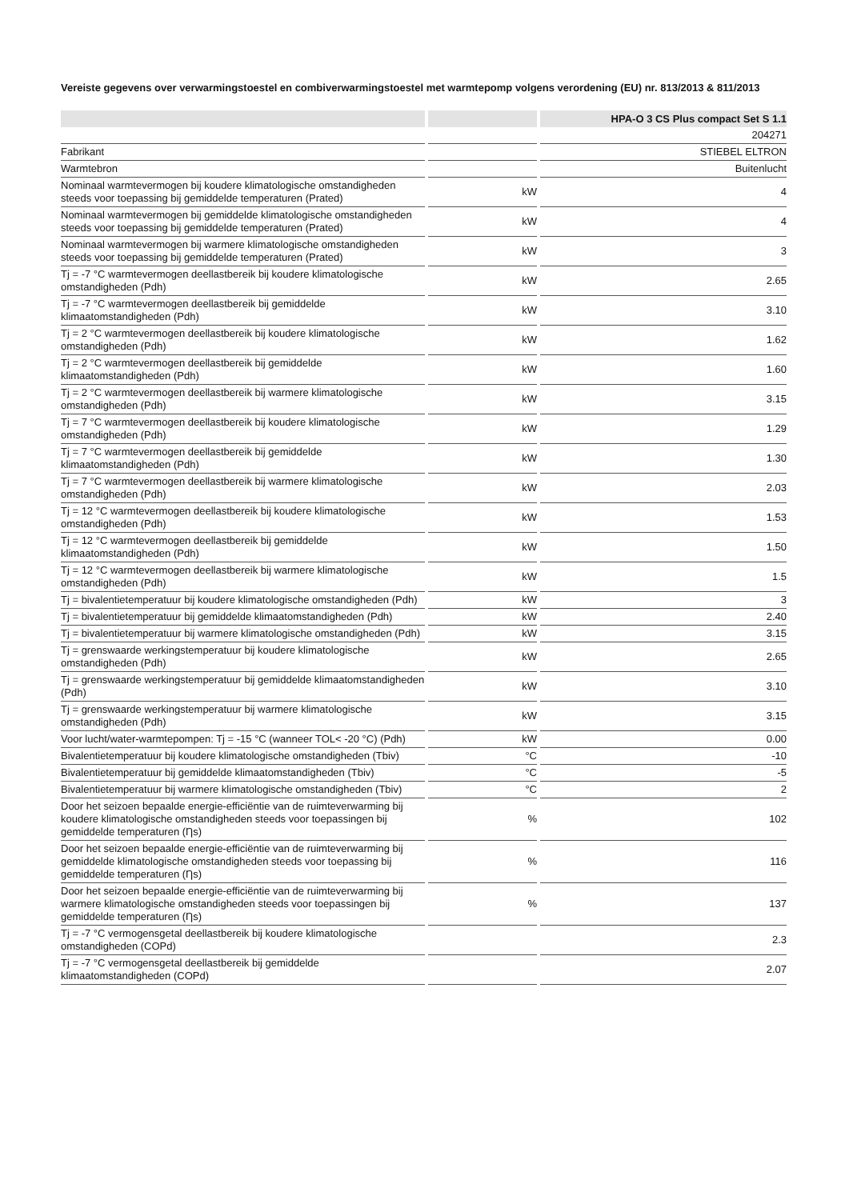Vereiste gegevens over verwarmingstoestel en combiverwarmingstoestel met warmtepomp volgens verordening (EU) nr. 813/2013 & 811/2013
| | | HPA-O 3 CS Plus compact Set S 1.1 |
| --- | --- | --- |
| | | 204271 |
| Fabrikant | | STIEBEL ELTRON |
| Warmtebron | | Buitenlucht |
| Nominaal warmtevermogen bij koudere klimatologische omstandigheden steeds voor toepassing bij gemiddelde temperaturen (Prated) | kW | 4 |
| Nominaal warmtevermogen bij gemiddelde klimatologische omstandigheden steeds voor toepassing bij gemiddelde temperaturen (Prated) | kW | 4 |
| Nominaal warmtevermogen bij warmere klimatologische omstandigheden steeds voor toepassing bij gemiddelde temperaturen (Prated) | kW | 3 |
| Tj = -7 °C warmtevermogen deellastbereik bij koudere klimatologische omstandigheden (Pdh) | kW | 2.65 |
| Tj = -7 °C warmtevermogen deellastbereik bij gemiddelde klimaatomstandigheden (Pdh) | kW | 3.10 |
| Tj = 2 °C warmtevermogen deellastbereik bij koudere klimatologische omstandigheden (Pdh) | kW | 1.62 |
| Tj = 2 °C warmtevermogen deellastbereik bij gemiddelde klimaatomstandigheden (Pdh) | kW | 1.60 |
| Tj = 2 °C warmtevermogen deellastbereik bij warmere klimatologische omstandigheden (Pdh) | kW | 3.15 |
| Tj = 7 °C warmtevermogen deellastbereik bij koudere klimatologische omstandigheden (Pdh) | kW | 1.29 |
| Tj = 7 °C warmtevermogen deellastbereik bij gemiddelde klimaatomstandigheden (Pdh) | kW | 1.30 |
| Tj = 7 °C warmtevermogen deellastbereik bij warmere klimatologische omstandigheden (Pdh) | kW | 2.03 |
| Tj = 12 °C warmtevermogen deellastbereik bij koudere klimatologische omstandigheden (Pdh) | kW | 1.53 |
| Tj = 12 °C warmtevermogen deellastbereik bij gemiddelde klimaatomstandigheden (Pdh) | kW | 1.50 |
| Tj = 12 °C warmtevermogen deellastbereik bij warmere klimatologische omstandigheden (Pdh) | kW | 1.5 |
| Tj = bivalentietemperatuur bij koudere klimatologische omstandigheden (Pdh) | kW | 3 |
| Tj = bivalentietemperatuur bij gemiddelde klimaatomstandigheden (Pdh) | kW | 2.40 |
| Tj = bivalentietemperatuur bij warmere klimatologische omstandigheden (Pdh) | kW | 3.15 |
| Tj = grenswaarde werkingstemperatuur bij koudere klimatologische omstandigheden (Pdh) | kW | 2.65 |
| Tj = grenswaarde werkingstemperatuur bij gemiddelde klimaatomstandigheden (Pdh) | kW | 3.10 |
| Tj = grenswaarde werkingstemperatuur bij warmere klimatologische omstandigheden (Pdh) | kW | 3.15 |
| Voor lucht/water-warmtepompen: Tj = -15 °C (wanneer TOL< -20 °C) (Pdh) | kW | 0.00 |
| Bivalentietemperatuur bij koudere klimatologische omstandigheden (Tbiv) | °C | -10 |
| Bivalentietemperatuur bij gemiddelde klimaatomstandigheden (Tbiv) | °C | -5 |
| Bivalentietemperatuur bij warmere klimatologische omstandigheden (Tbiv) | °C | 2 |
| Door het seizoen bepaalde energie-efficiëntie van de ruimteverwarming bij koudere klimatologische omstandigheden steeds voor toepassingen bij gemiddelde temperaturen (Ƞs) | % | 102 |
| Door het seizoen bepaalde energie-efficiëntie van de ruimteverwarming bij gemiddelde klimatologische omstandigheden steeds voor toepassing bij gemiddelde temperaturen (Ƞs) | % | 116 |
| Door het seizoen bepaalde energie-efficiëntie van de ruimteverwarming bij warmere klimatologische omstandigheden steeds voor toepassingen bij gemiddelde temperaturen (Ƞs) | % | 137 |
| Tj = -7 °C vermogensgetal deellastbereik bij koudere klimatologische omstandigheden (COPd) | | 2.3 |
| Tj = -7 °C vermogensgetal deellastbereik bij gemiddelde klimaatomstandigheden (COPd) | | 2.07 |